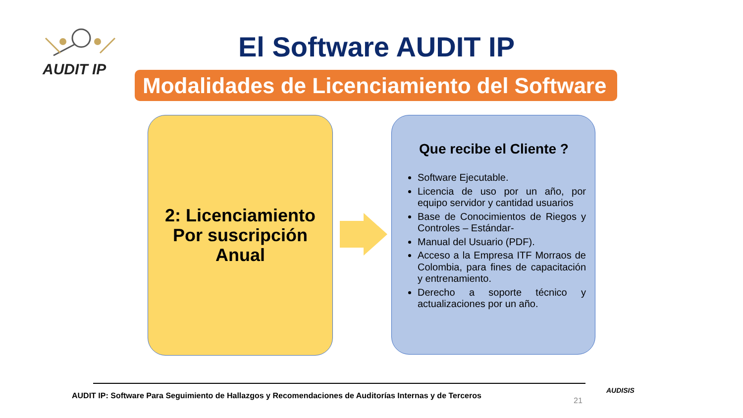AUDIT IP
El Software AUDIT IP
Modalidades de Licenciamiento del Software
2: Licenciamiento
Por suscripción
Anual
Que recibe el Cliente ?
Software Ejecutable.
Licencia de uso por un año, por equipo servidor y cantidad usuarios
Base de Conocimientos de Riegos y Controles – Estándar-
Manual del Usuario (PDF).
Acceso a la Empresa ITF Morraos de Colombia, para fines de capacitación y entrenamiento.
Derecho a soporte técnico y actualizaciones por un año.
AUDIT IP: Software Para Seguimiento de Hallazgos y Recomendaciones de Auditorías Internas y de Terceros
21
AUDISIS